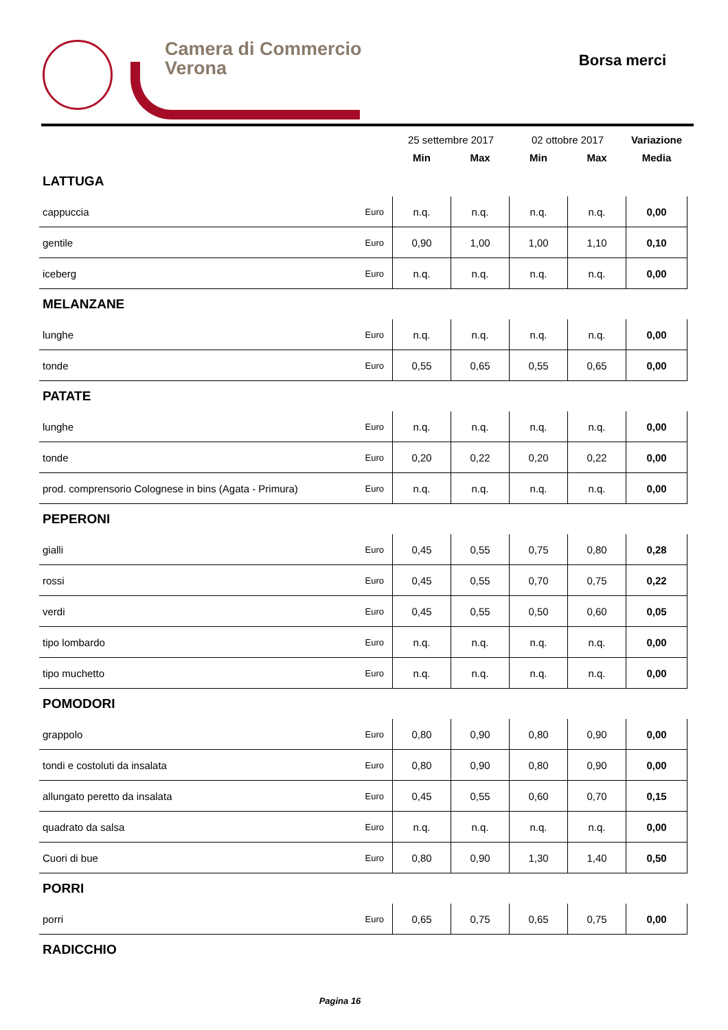Camera di Commercio
Verona
Borsa merci
| | | 25 settembre 2017 | | 02 ottobre 2017 | | Variazione |
| --- | --- | --- | --- | --- | --- | --- |
| | | Min | Max | Min | Max | Media |
| LATTUGA | | | | | | |
| cappuccia | Euro | n.q. | n.q. | n.q. | n.q. | 0,00 |
| gentile | Euro | 0,90 | 1,00 | 1,00 | 1,10 | 0,10 |
| iceberg | Euro | n.q. | n.q. | n.q. | n.q. | 0,00 |
| MELANZANE | | | | | | |
| lunghe | Euro | n.q. | n.q. | n.q. | n.q. | 0,00 |
| tonde | Euro | 0,55 | 0,65 | 0,55 | 0,65 | 0,00 |
| PATATE | | | | | | |
| lunghe | Euro | n.q. | n.q. | n.q. | n.q. | 0,00 |
| tonde | Euro | 0,20 | 0,22 | 0,20 | 0,22 | 0,00 |
| prod. comprensorio Colognese in bins (Agata - Primura) | Euro | n.q. | n.q. | n.q. | n.q. | 0,00 |
| PEPERONI | | | | | | |
| gialli | Euro | 0,45 | 0,55 | 0,75 | 0,80 | 0,28 |
| rossi | Euro | 0,45 | 0,55 | 0,70 | 0,75 | 0,22 |
| verdi | Euro | 0,45 | 0,55 | 0,50 | 0,60 | 0,05 |
| tipo lombardo | Euro | n.q. | n.q. | n.q. | n.q. | 0,00 |
| tipo muchetto | Euro | n.q. | n.q. | n.q. | n.q. | 0,00 |
| POMODORI | | | | | | |
| grappolo | Euro | 0,80 | 0,90 | 0,80 | 0,90 | 0,00 |
| tondi e costoluti da insalata | Euro | 0,80 | 0,90 | 0,80 | 0,90 | 0,00 |
| allungato peretto da insalata | Euro | 0,45 | 0,55 | 0,60 | 0,70 | 0,15 |
| quadrato da salsa | Euro | n.q. | n.q. | n.q. | n.q. | 0,00 |
| Cuori di bue | Euro | 0,80 | 0,90 | 1,30 | 1,40 | 0,50 |
| PORRI | | | | | | |
| porri | Euro | 0,65 | 0,75 | 0,65 | 0,75 | 0,00 |
| RADICCHIO | | | | | | |
Pagina 16